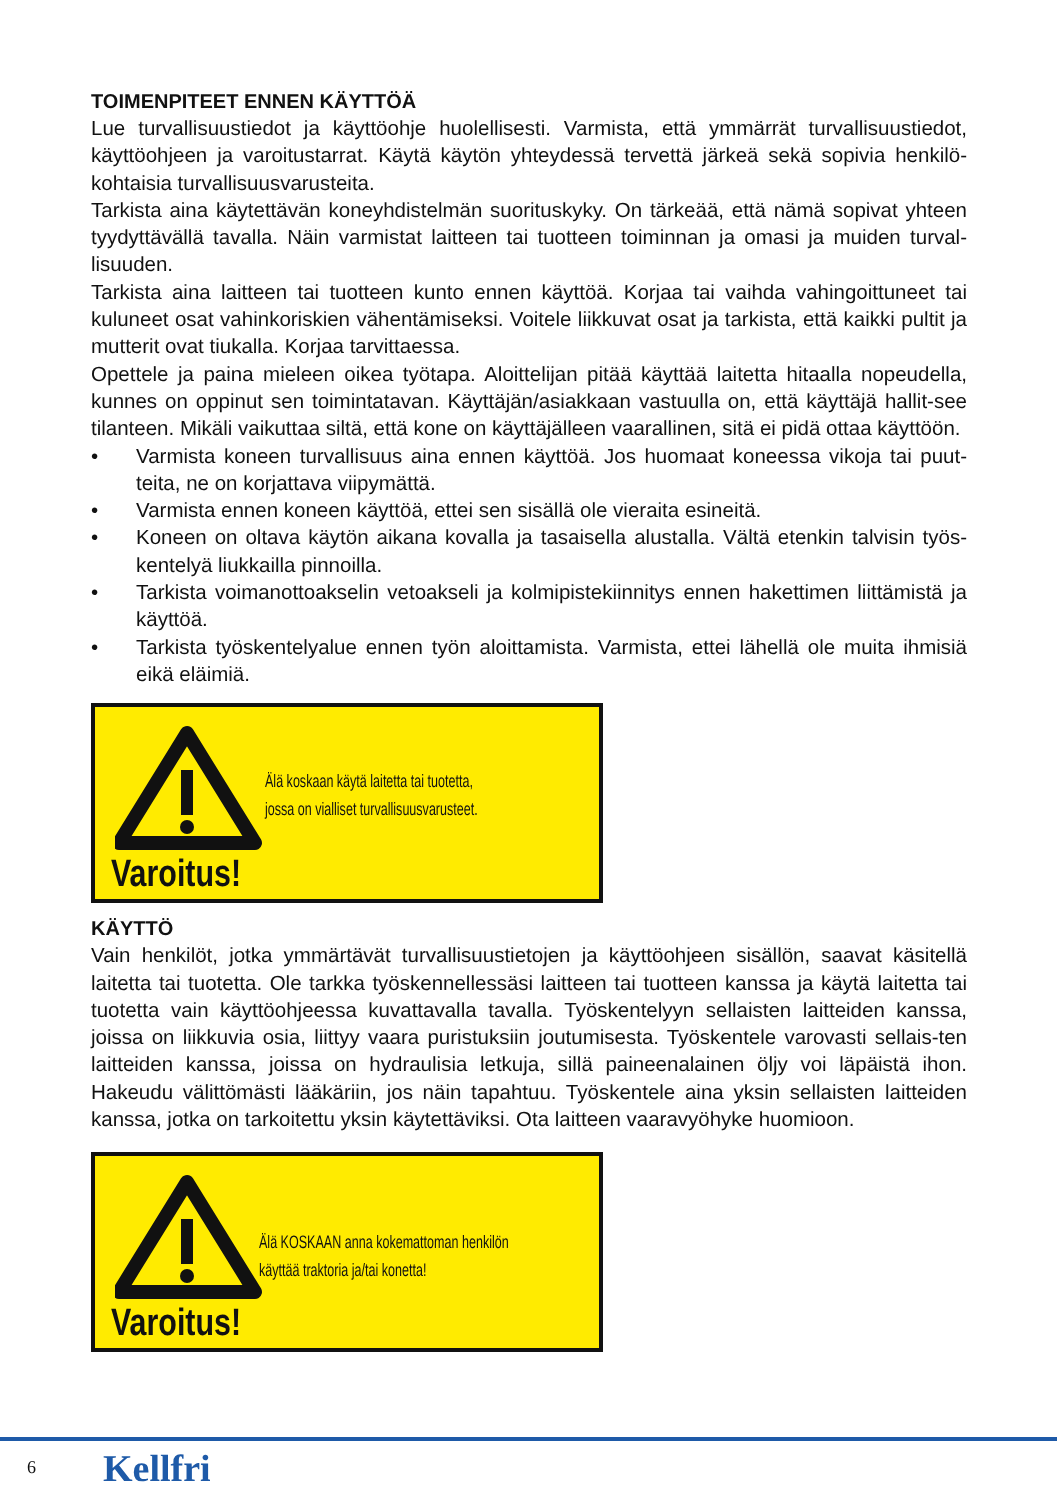TOIMENPITEET ENNEN KÄYTTÖÄ
Lue turvallisuustiedot ja käyttöohje huolellisesti. Varmista, että ymmärrät turvallisuustiedot, käyttöohjeen ja varoitustarrat. Käytä käytön yhteydessä tervettä järkeä sekä sopivia henkilö-kohtaisia turvallisuusvarusteita.
Tarkista aina käytettävän koneyhdistelmän suorituskyky. On tärkeää, että nämä sopivat yhteen tyydyttävällä tavalla. Näin varmistat laitteen tai tuotteen toiminnan ja omasi ja muiden turval-lisuuden.
Tarkista aina laitteen tai tuotteen kunto ennen käyttöä. Korjaa tai vaihda vahingoittuneet tai kuluneet osat vahinkoriskien vähentämiseksi. Voitele liikkuvat osat ja tarkista, että kaikki pultit ja mutterit ovat tiukalla. Korjaa tarvittaessa.
Opettele ja paina mieleen oikea työtapa. Aloittelijan pitää käyttää laitetta hitaalla nopeudella, kunnes on oppinut sen toimintatavan. Käyttäjän/asiakkaan vastuulla on, että käyttäjä hallit-see tilanteen. Mikäli vaikuttaa siltä, että kone on käyttäjälleen vaarallinen, sitä ei pidä ottaa käyttöön.
• Varmista koneen turvallisuus aina ennen käyttöä. Jos huomaat koneessa vikoja tai puut-teita, ne on korjattava viipymättä.
• Varmista ennen koneen käyttöä, ettei sen sisällä ole vieraita esineitä.
• Koneen on oltava käytön aikana kovalla ja tasaisella alustalla. Vältä etenkin talvisin työs-kentelyä liukkailla pinnoilla.
• Tarkista voimanottoakselin vetoakseli ja kolmipistekiinnitys ennen hakettimen liittämistä ja käyttöä.
• Tarkista työskentelyalue ennen työn aloittamista. Varmista, ettei lähellä ole muita ihmisiä eikä eläimiä.
Varoitus!
Älä koskaan käytä laitetta tai tuotetta,
jossa on vialliset turvallisuusvarusteet.
KÄYTTÖ
Vain henkilöt, jotka ymmärtävät turvallisuustietojen ja käyttöohjeen sisällön, saavat käsitellä laitetta tai tuotetta. Ole tarkka työskennellessäsi laitteen tai tuotteen kanssa ja käytä laitetta tai tuotetta vain käyttöohjeessa kuvattavalla tavalla. Työskentelyyn sellaisten laitteiden kanssa, joissa on liikkuvia osia, liittyy vaara puristuksiin joutumisesta. Työskentele varovasti sellais-ten laitteiden kanssa, joissa on hydraulisia letkuja, sillä paineenalainen öljy voi läpäistä ihon. Hakeudu välittömästi lääkäriin, jos näin tapahtuu. Työskentele aina yksin sellaisten laitteiden kanssa, jotka on tarkoitettu yksin käytettäviksi. Ota laitteen vaaravyöhyke huomioon.
Varoitus!
Älä KOSKAAN anna kokemattoman henkilön
käyttää traktoria ja/tai konetta!
6 Kellfri